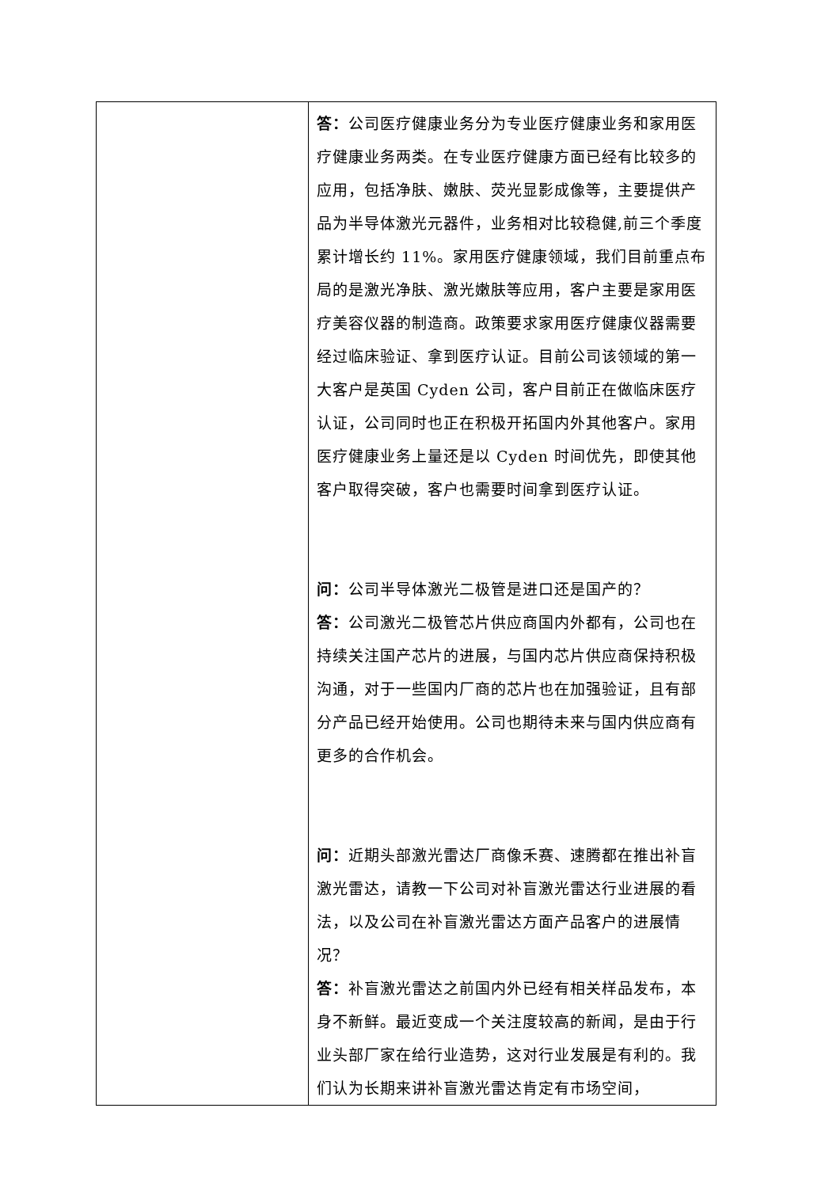| | 答： 公司医疗健康业务分为专业医疗健康业务和家用医疗健康业务两类。在专业医疗健康方面已经有比较多的应用，包括净肤、嫩肤、荧光显影成像等，主要提供产品为半导体激光元器件，业务相对比较稳健,前三个季度累计增长约 11%。家用医疗健康领域，我们目前重点布局的是激光净肤、激光嫩肤等应用，客户主要是家用医疗美容仪器的制造商。政策要求家用医疗健康仪器需要经过临床验证、拿到医疗认证。目前公司该领域的第一大客户是英国 Cyden 公司，客户目前正在做临床医疗认证，公司同时也正在积极开拓国内外其他客户。家用医疗健康业务上量还是以 Cyden 时间优先，即使其他客户取得突破，客户也需要时间拿到医疗认证。 问： 公司半导体激光二极管是进口还是国产的？ 答： 公司激光二极管芯片供应商国内外都有，公司也在持续关注国产芯片的进展，与国内芯片供应商保持积极沟通，对于一些国内厂商的芯片也在加强验证，且有部分产品已经开始使用。公司也期待未来与国内供应商有更多的合作机会。 问： 近期头部激光雷达厂商像禾赛、速腾都在推出补盲激光雷达，请教一下公司对补盲激光雷达行业进展的看法，以及公司在补盲激光雷达方面产品客户的进展情况？ 答： 补盲激光雷达之前国内外已经有相关样品发布，本身不新鲜。最近变成一个关注度较高的新闻，是由于行业头部厂家在给行业造势，这对行业发展是有利的。我们认为长期来讲补盲激光雷达肯定有市场空间， |